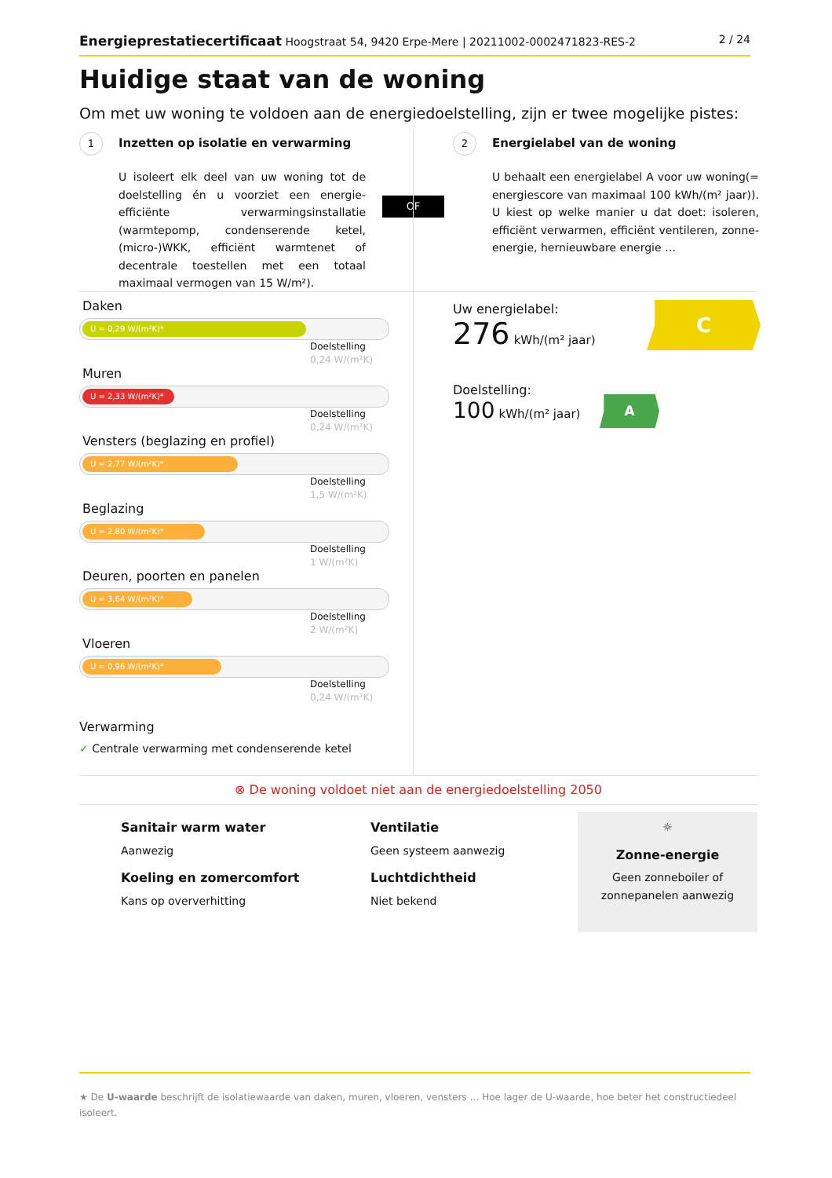Energieprestatiecertificaat Hoogstraat 54, 9420 Erpe-Mere | 20211002-0002471823-RES-2 2 / 24
Huidige staat van de woning
Om met uw woning te voldoen aan de energiedoelstelling, zijn er twee mogelijke pistes:
1 Inzetten op isolatie en verwarming
U isoleert elk deel van uw woning tot de doelstelling én u voorziet een energie-efficiënte verwarmingsinstallatie (warmtepomp, condenserende ketel, (micro-)WKK, efficiënt warmtenet of decentrale toestellen met een totaal maximaal vermogen van 15 W/m²).
OF
2 Energielabel van de woning
U behaalt een energielabel A voor uw woning(= energiescore van maximaal 100 kWh/(m² jaar)). U kiest op welke manier u dat doet: isoleren, efficiënt verwarmen, efficiënt ventileren, zonne-energie, hernieuwbare energie …
Daken
U = 0,29 W/(m²K)*
Doelstelling
0,24 W/(m²K)
Muren
U = 2,33 W/(m²K)*
Doelstelling
0,24 W/(m²K)
Vensters (beglazing en profiel)
U = 2,77 W/(m²K)*
Doelstelling
1,5 W/(m²K)
Beglazing
U = 2,80 W/(m²K)*
Doelstelling
1 W/(m²K)
Deuren, poorten en panelen
U = 3,64 W/(m²K)*
Doelstelling
2 W/(m²K)
Vloeren
U = 0,96 W/(m²K)*
Doelstelling
0,24 W/(m²K)
Verwarming
✓ Centrale verwarming met condenserende ketel
Uw energielabel:
276 kWh/(m² jaar)
Doelstelling:
100 kWh/(m² jaar)
C
A
⊗ De woning voldoet niet aan de energiedoelstelling 2050
Sanitair warm water
Aanwezig
Ventilatie
Geen systeem aanwezig
Koeling en zomercomfort
Kans op oververhitting
Luchtdichtheid
Niet bekend
☼
Zonne-energie
Geen zonneboiler of
zonnepanelen aanwezig
★ De U-waarde beschrijft de isolatiewaarde van daken, muren, vloeren, vensters … Hoe lager de U-waarde, hoe beter het constructiedeel isoleert.